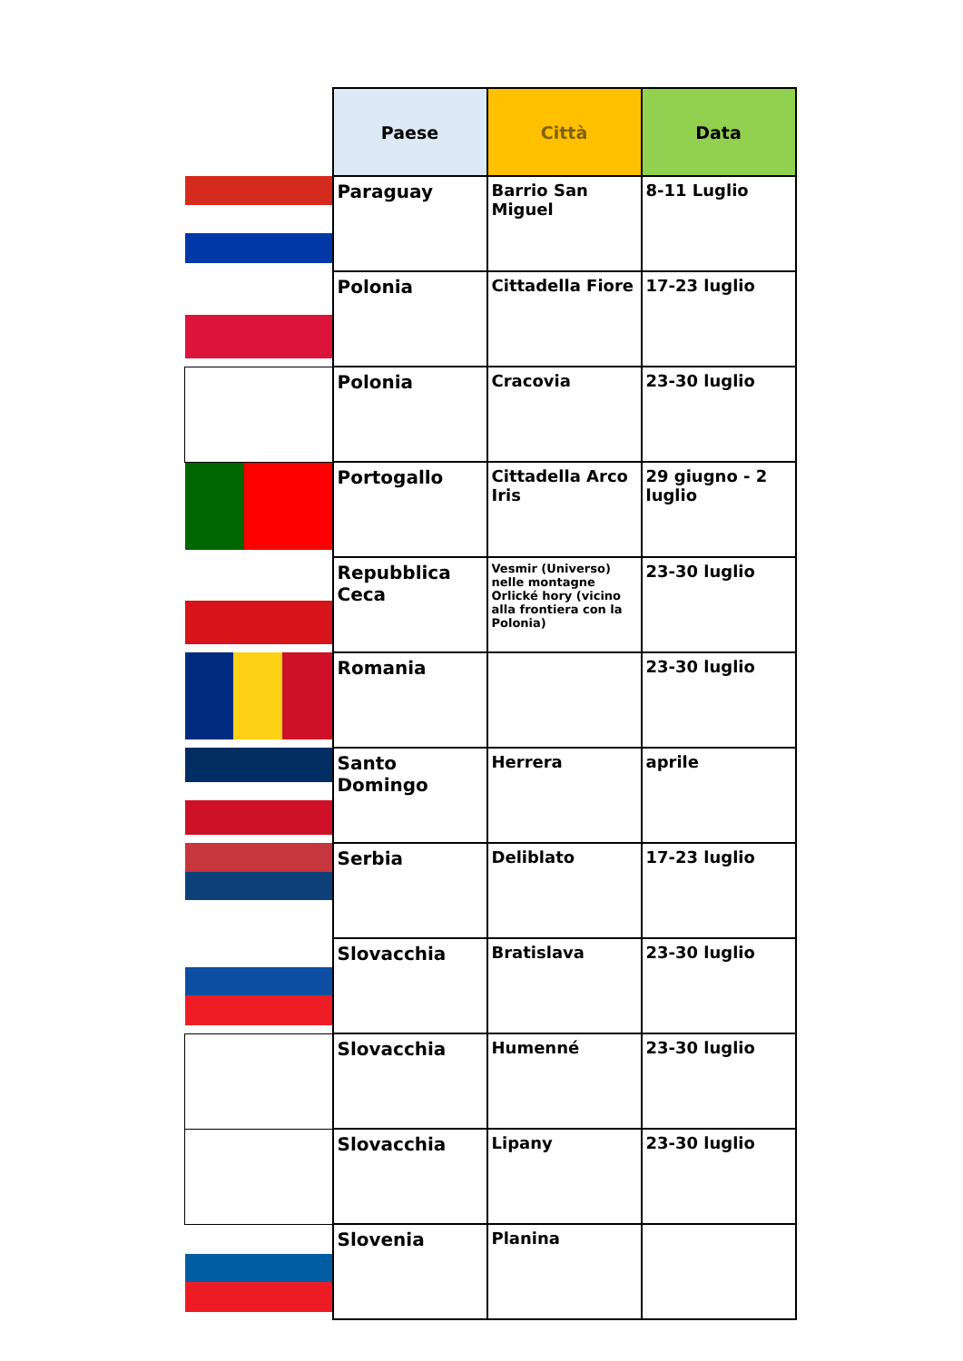| | Paese | Città | Data |
| | Paraguay | Barrio San Miguel | 8-11 Luglio |
| | Polonia | Cittadella Fiore | 17-23 luglio |
| | Polonia | Cracovia | 23-30 luglio |
| | Portogallo | Cittadella Arco Iris | 29 giugno - 2 luglio |
| | Repubblica Ceca | Vesmir (Universo) nelle montagne Orlické hory (vicino alla frontiera con la Polonia) | 23-30 luglio |
| | Romania | | 23-30 luglio |
| | Santo Domingo | Herrera | aprile |
| | Serbia | Deliblato | 17-23 luglio |
| | Slovacchia | Bratislava | 23-30 luglio |
| | Slovacchia | Humenné | 23-30 luglio |
| | Slovacchia | Lipany | 23-30 luglio |
| | Slovenia | Planina | |